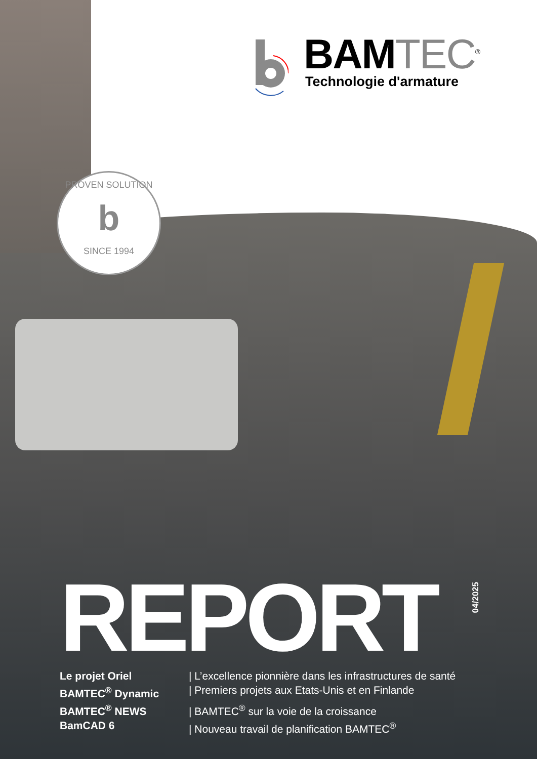BAMTEC<sup>®</sup>
Technologie d'armature
PROVEN SOLUTION
b
SINCE 1994
REPORT
04/2025
Le projet Oriel | L’excellence pionnière dans les infrastructures de santé
BAMTEC<sup>®</sup> Dynamic | Premiers projets aux Etats-Unis et en Finlande
BAMTEC<sup>®</sup> NEWS | BAMTEC<sup>®</sup> sur la voie de la croissance
BamCAD 6 | Nouveau travail de planification BAMTEC<sup>®</sup>